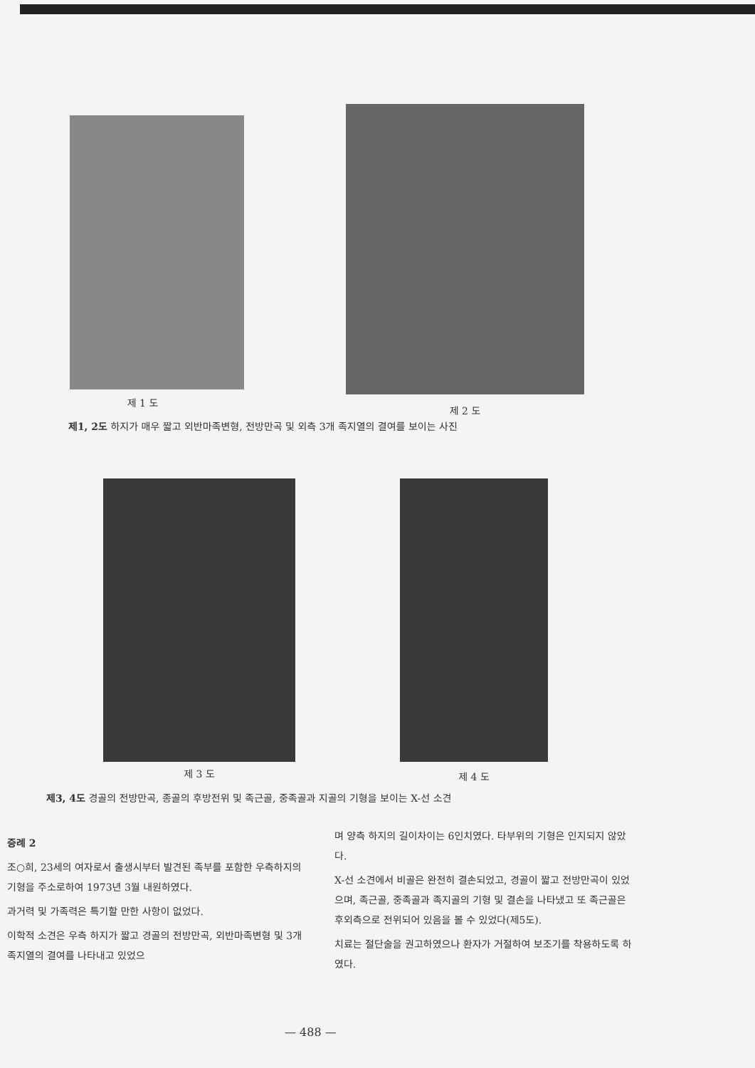제 1 도
제 2 도
제1, 2도 하지가 매우 짧고 외반마족변형, 전방만곡 및 외측 3개 족지열의 결여를 보이는 사진
제 3 도 제 4 도
제3, 4도 경골의 전방만곡, 종골의 후방전위 및 족근골, 중족골과 지골의 기형을 보이는 X-선 소견
증례 2
조○희, 23세의 여자로서 출생시부터 발견된 족부를 포함한 우측하지의 기형을 주소로하여 1973년 3월 내원하였다.
과거력 및 가족력은 특기할 만한 사항이 없었다.
이학적 소견은 우측 하지가 짧고 경골의 전방만곡, 외반마족변형 및 3개 족지열의 결여를 나타내고 있었으
며 양측 하지의 길이차이는 6인치였다. 타부위의 기형은 인지되지 않았다.
X-선 소견에서 비골은 완전히 결손되었고, 경골이 짧고 전방만곡이 있었으며, 족근골, 중족골과 족지골의 기형 및 결손을 나타냈고 또 족근골은 후외측으로 전위되어 있음을 볼 수 있었다(제5도).
치료는 절단술을 권고하였으나 환자가 거절하여 보조기를 착용하도록 하였다.
— 488 —